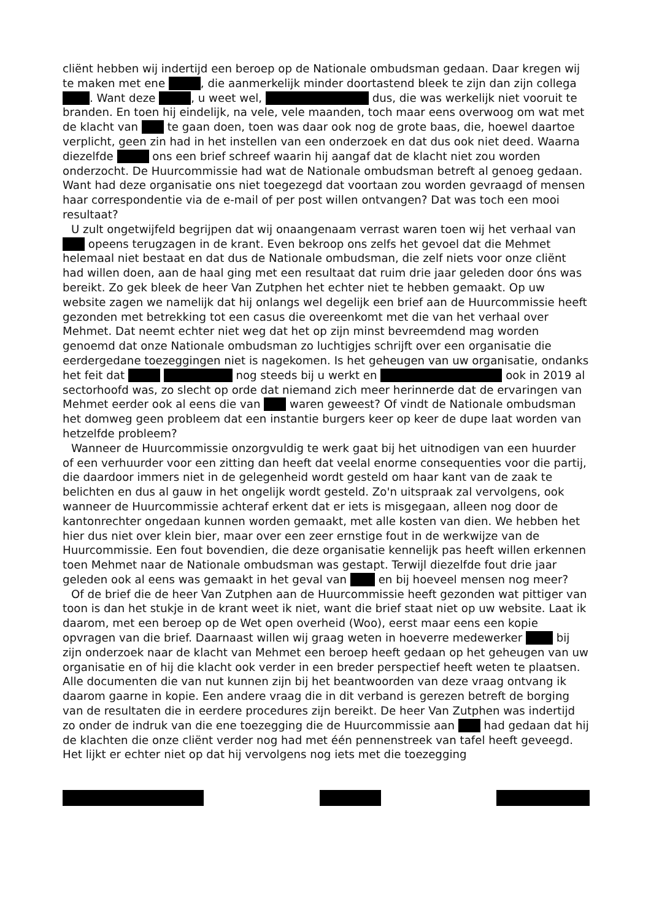cliënt hebben wij indertijd een beroep op de Nationale ombudsman gedaan. Daar kregen wij te maken met ene , die aanmerkelijk minder doortastend bleek te zijn dan zijn collega . Want deze , u weet wel, dus, die was werkelijk niet vooruit te branden. En toen hij eindelijk, na vele, vele maanden, toch maar eens overwoog om wat met de klacht van te gaan doen, toen was daar ook nog de grote baas, die, hoewel daartoe verplicht, geen zin had in het instellen van een onderzoek en dat dus ook niet deed. Waarna diezelfde ons een brief schreef waarin hij aangaf dat de klacht niet zou worden onderzocht. De Huurcommissie had wat de Nationale ombudsman betreft al genoeg gedaan. Want had deze organisatie ons niet toegezegd dat voortaan zou worden gevraagd of mensen haar correspondentie via de e-mail of per post willen ontvangen? Dat was toch een mooi resultaat?
U zult ongetwijfeld begrijpen dat wij onaangenaam verrast waren toen wij het verhaal van opeens terugzagen in de krant. Even bekroop ons zelfs het gevoel dat die Mehmet helemaal niet bestaat en dat dus de Nationale ombudsman, die zelf niets voor onze cliënt had willen doen, aan de haal ging met een resultaat dat ruim drie jaar geleden door óns was bereikt. Zo gek bleek de heer Van Zutphen het echter niet te hebben gemaakt. Op uw website zagen we namelijk dat hij onlangs wel degelijk een brief aan de Huurcommissie heeft gezonden met betrekking tot een casus die overeenkomt met die van het verhaal over Mehmet. Dat neemt echter niet weg dat het op zijn minst bevreemdend mag worden genoemd dat onze Nationale ombudsman zo luchtigjes schrijft over een organisatie die eerdergedane toezeggingen niet is nagekomen. Is het geheugen van uw organisatie, ondanks het feit dat nog steeds bij u werkt en ook in 2019 al sectorhoofd was, zo slecht op orde dat niemand zich meer herinnerde dat de ervaringen van Mehmet eerder ook al eens die van waren geweest? Of vindt de Nationale ombudsman het domweg geen probleem dat een instantie burgers keer op keer de dupe laat worden van hetzelfde probleem?
Wanneer de Huurcommissie onzorgvuldig te werk gaat bij het uitnodigen van een huurder of een verhuurder voor een zitting dan heeft dat veelal enorme consequenties voor die partij, die daardoor immers niet in de gelegenheid wordt gesteld om haar kant van de zaak te belichten en dus al gauw in het ongelijk wordt gesteld. Zo'n uitspraak zal vervolgens, ook wanneer de Huurcommissie achteraf erkent dat er iets is misgegaan, alleen nog door de kantonrechter ongedaan kunnen worden gemaakt, met alle kosten van dien. We hebben het hier dus niet over klein bier, maar over een zeer ernstige fout in de werkwijze van de Huurcommissie. Een fout bovendien, die deze organisatie kennelijk pas heeft willen erkennen toen Mehmet naar de Nationale ombudsman was gestapt. Terwijl diezelfde fout drie jaar geleden ook al eens was gemaakt in het geval van en bij hoeveel mensen nog meer?
Of de brief die de heer Van Zutphen aan de Huurcommissie heeft gezonden wat pittiger van toon is dan het stukje in de krant weet ik niet, want die brief staat niet op uw website. Laat ik daarom, met een beroep op de Wet open overheid (Woo), eerst maar eens een kopie opvragen van die brief. Daarnaast willen wij graag weten in hoeverre medewerker bij zijn onderzoek naar de klacht van Mehmet een beroep heeft gedaan op het geheugen van uw organisatie en of hij die klacht ook verder in een breder perspectief heeft weten te plaatsen. Alle documenten die van nut kunnen zijn bij het beantwoorden van deze vraag ontvang ik daarom gaarne in kopie. Een andere vraag die in dit verband is gerezen betreft de borging van de resultaten die in eerdere procedures zijn bereikt. De heer Van Zutphen was indertijd zo onder de indruk van die ene toezegging die de Huurcommissie aan had gedaan dat hij de klachten die onze cliënt verder nog had met één pennenstreek van tafel heeft geveegd. Het lijkt er echter niet op dat hij vervolgens nog iets met die toezegging